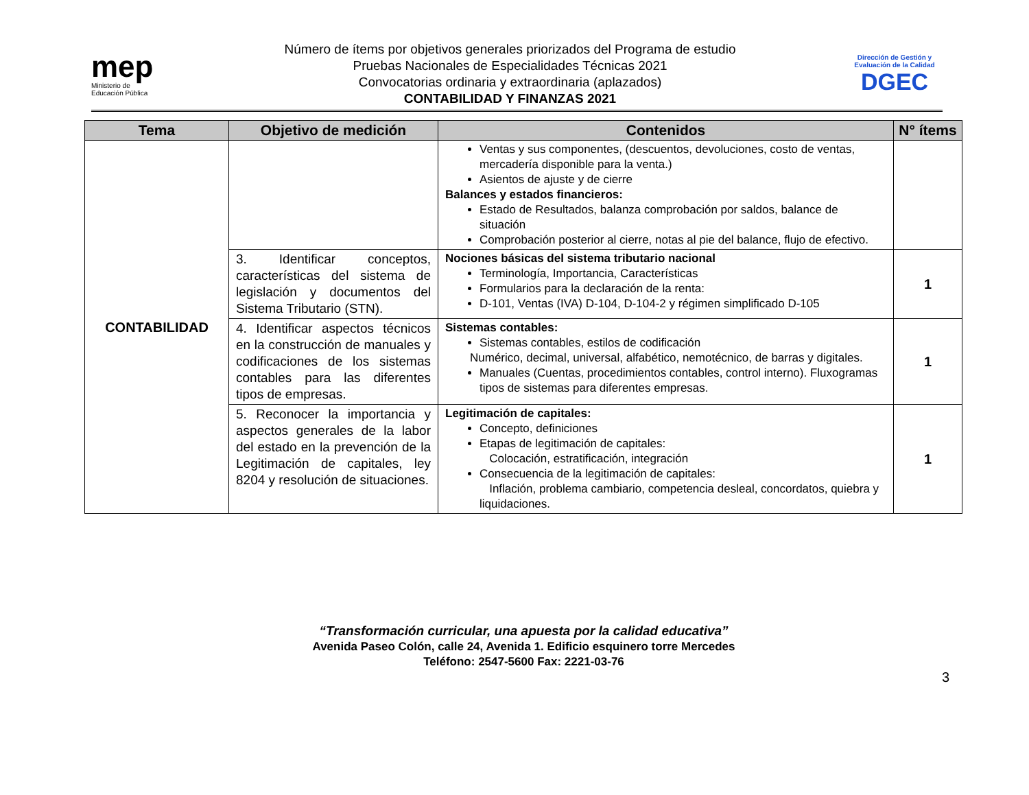mep
Ministerio de
Educación Pública
Número de ítems por objetivos generales priorizados del Programa de estudio
Pruebas Nacionales de Especialidades Técnicas 2021
Convocatorias ordinaria y extraordinaria (aplazados)
CONTABILIDAD Y FINANZAS 2021
Dirección de Gestión y Evaluación de la Calidad
DGEC
| Tema | Objetivo de medición | Contenidos | N° ítems |
| --- | --- | --- | --- |
| CONTABILIDAD | | Ventas y sus componentes, (descuentos, devoluciones, costo de ventas, mercadería disponible para la venta.) Asientos de ajuste y de cierre Balances y estados financieros: Estado de Resultados, balanza comprobación por saldos, balance de situación Comprobación posterior al cierre, notas al pie del balance, flujo de efectivo. | |
| | 3. Identificar conceptos, características del sistema de legislación y documentos del Sistema Tributario (STN). | Nociones básicas del sistema tributario nacional Terminología, Importancia, Características Formularios para la declaración de la renta: D-101, Ventas (IVA) D-104, D-104-2 y régimen simplificado D-105 | 1 |
| | 4. Identificar aspectos técnicos en la construcción de manuales y codificaciones de los sistemas contables para las diferentes tipos de empresas. | Sistemas contables: Sistemas contables, estilos de codificación Numérico, decimal, universal, alfabético, nemotécnico, de barras y digitales. Manuales (Cuentas, procedimientos contables, control interno). Fluxogramas tipos de sistemas para diferentes empresas. | 1 |
| | 5. Reconocer la importancia y aspectos generales de la labor del estado en la prevención de la Legitimación de capitales, ley 8204 y resolución de situaciones. | Legitimación de capitales: Concepto, definiciones Etapas de legitimación de capitales: Colocación, estratificación, integración Consecuencia de la legitimación de capitales: Inflación, problema cambiario, competencia desleal, concordatos, quiebra y liquidaciones. | 1 |
“Transformación curricular, una apuesta por la calidad educativa”
Avenida Paseo Colón, calle 24, Avenida 1. Edificio esquinero torre Mercedes
Teléfono: 2547-5600 Fax: 2221-03-76
3